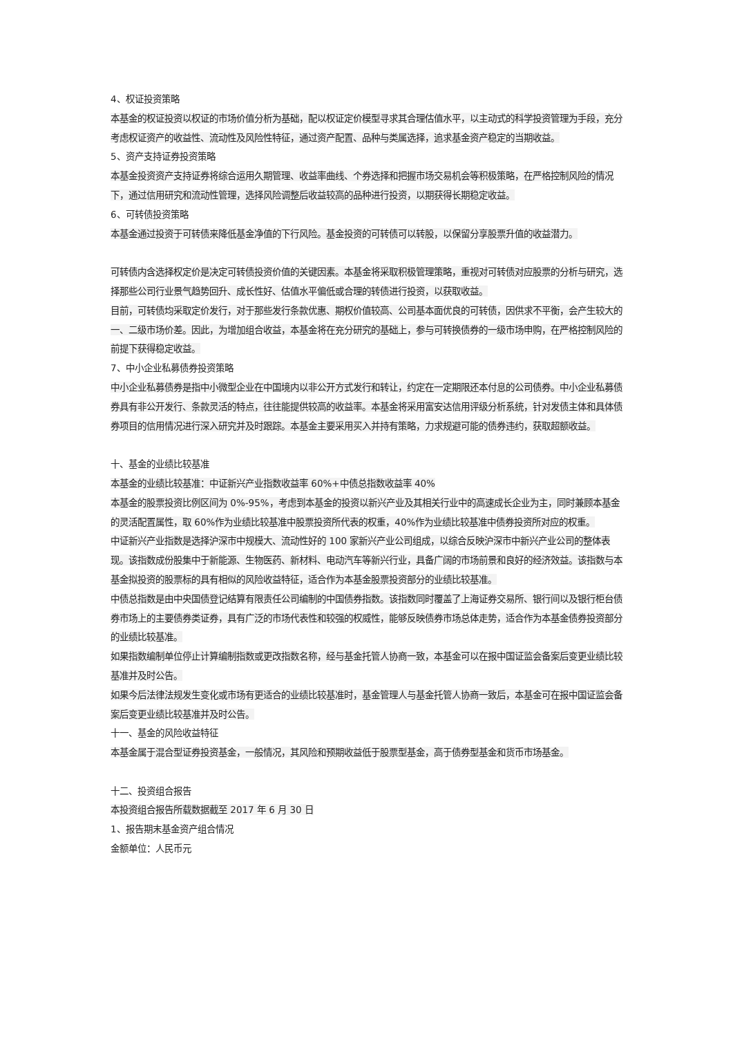4、权证投资策略
本基金的权证投资以权证的市场价值分析为基础，配以权证定价模型寻求其合理估值水平，以主动式的科学投资管理为手段，充分考虑权证资产的收益性、流动性及风险性特征，通过资产配置、品种与类属选择，追求基金资产稳定的当期收益。
5、资产支持证券投资策略
本基金投资资产支持证券将综合运用久期管理、收益率曲线、个券选择和把握市场交易机会等积极策略，在严格控制风险的情况下，通过信用研究和流动性管理，选择风险调整后收益较高的品种进行投资，以期获得长期稳定收益。
6、可转债投资策略
本基金通过投资于可转债来降低基金净值的下行风险。基金投资的可转债可以转股，以保留分享股票升值的收益潜力。
可转债内含选择权定价是决定可转债投资价值的关键因素。本基金将采取积极管理策略，重视对可转债对应股票的分析与研究，选择那些公司行业景气趋势回升、成长性好、估值水平偏低或合理的转债进行投资，以获取收益。
目前，可转债均采取定价发行，对于那些发行条款优惠、期权价值较高、公司基本面优良的可转债，因供求不平衡，会产生较大的一、二级市场价差。因此，为增加组合收益，本基金将在充分研究的基础上，参与可转换债券的一级市场申购，在严格控制风险的前提下获得稳定收益。
7、中小企业私募债券投资策略
中小企业私募债券是指中小微型企业在中国境内以非公开方式发行和转让，约定在一定期限还本付息的公司债券。中小企业私募债券具有非公开发行、条款灵活的特点，往往能提供较高的收益率。本基金将采用富安达信用评级分析系统，针对发债主体和具体债券项目的信用情况进行深入研究并及时跟踪。本基金主要采用买入并持有策略，力求规避可能的债券违约，获取超额收益。
十、基金的业绩比较基准
本基金的业绩比较基准：中证新兴产业指数收益率 60%+中债总指数收益率 40%
本基金的股票投资比例区间为 0%-95%，考虑到本基金的投资以新兴产业及其相关行业中的高速成长企业为主，同时兼顾本基金的灵活配置属性，取 60%作为业绩比较基准中股票投资所代表的权重，40%作为业绩比较基准中债券投资所对应的权重。
中证新兴产业指数是选择沪深市中规模大、流动性好的 100 家新兴产业公司组成，以综合反映沪深市中新兴产业公司的整体表现。该指数成份股集中于新能源、生物医药、新材料、电动汽车等新兴行业，具备广阔的市场前景和良好的经济效益。该指数与本基金拟投资的股票标的具有相似的风险收益特征，适合作为本基金股票投资部分的业绩比较基准。
中债总指数是由中央国债登记结算有限责任公司编制的中国债券指数。该指数同时覆盖了上海证券交易所、银行间以及银行柜台债券市场上的主要债券类证券，具有广泛的市场代表性和较强的权威性，能够反映债券市场总体走势，适合作为本基金债券投资部分的业绩比较基准。
如果指数编制单位停止计算编制指数或更改指数名称，经与基金托管人协商一致，本基金可以在报中国证监会备案后变更业绩比较基准并及时公告。
如果今后法律法规发生变化或市场有更适合的业绩比较基准时，基金管理人与基金托管人协商一致后，本基金可在报中国证监会备案后变更业绩比较基准并及时公告。
十一、基金的风险收益特征
本基金属于混合型证券投资基金，一般情况，其风险和预期收益低于股票型基金，高于债券型基金和货币市场基金。
十二、投资组合报告
本投资组合报告所载数据截至 2017 年 6 月 30 日
1、报告期末基金资产组合情况
金额单位：人民币元